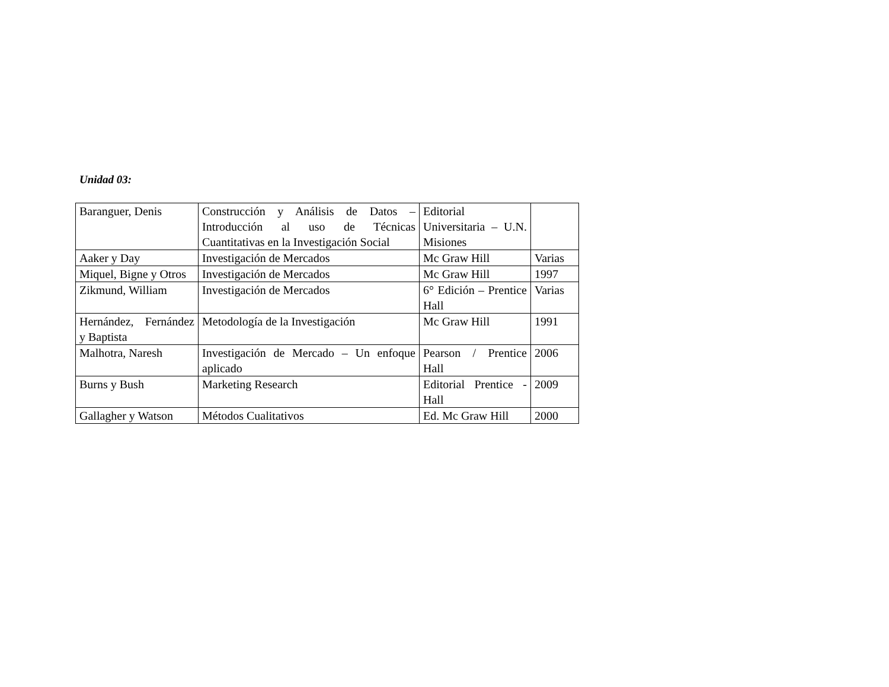Unidad 03:
| Baranguer, Denis | Construcción y Análisis de Datos – Introducción al uso de Técnicas Cuantitativas en la Investigación Social | Editorial Universitaria – U.N. Misiones | |
| Aaker y Day | Investigación de Mercados | Mc Graw Hill | Varias |
| Miquel, Bigne y Otros | Investigación de Mercados | Mc Graw Hill | 1997 |
| Zikmund, William | Investigación de Mercados | 6° Edición – Prentice Hall | Varias |
| Hernández, Fernández y Baptista | Metodología de la Investigación | Mc Graw Hill | 1991 |
| Malhotra, Naresh | Investigación de Mercado – Un enfoque aplicado | Pearson / Prentice Hall | 2006 |
| Burns y Bush | Marketing Research | Editorial Prentice - Hall | 2009 |
| Gallagher y Watson | Métodos Cualitativos | Ed. Mc Graw Hill | 2000 |